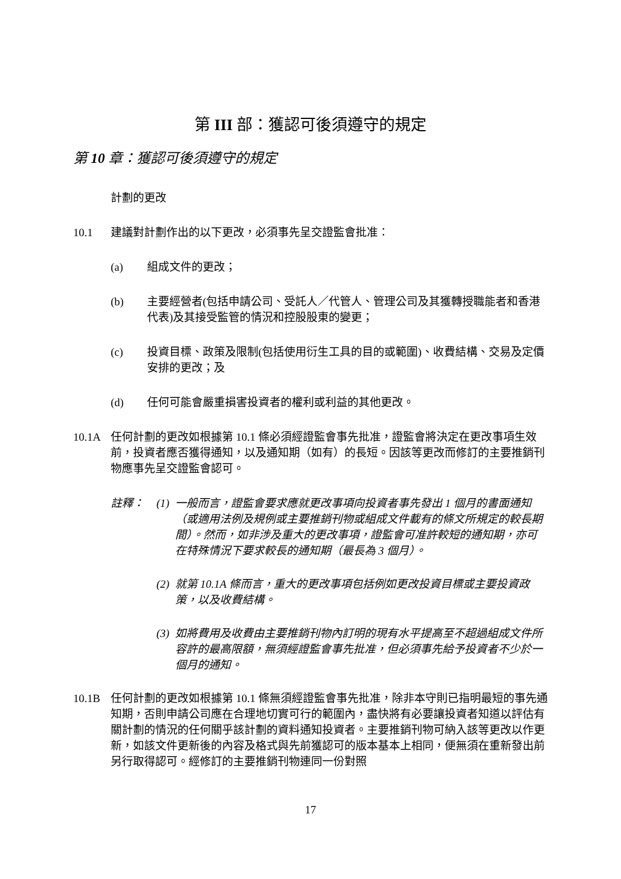第 III 部：獲認可後須遵守的規定
第 10 章：獲認可後須遵守的規定
計劃的更改
10.1 建議對計劃作出的以下更改，必須事先呈交證監會批准：
(a) 組成文件的更改；
(b) 主要經營者(包括申請公司、受託人／代管人、管理公司及其獲轉授職能者和香港代表)及其接受監管的情況和控股股東的變更；
(c) 投資目標、政策及限制(包括使用衍生工具的目的或範圍)、收費結構、交易及定價安排的更改；及
(d) 任何可能會嚴重損害投資者的權利或利益的其他更改。
10.1A 任何計劃的更改如根據第 10.1 條必須經證監會事先批准，證監會將決定在更改事項生效前，投資者應否獲得通知，以及通知期（如有）的長短。因該等更改而修訂的主要推銷刊物應事先呈交證監會認可。
註釋： (1) 一般而言，證監會要求應就更改事項向投資者事先發出 1 個月的書面通知（或適用法例及規例或主要推銷刊物或組成文件載有的條文所規定的較長期間）。然而，如非涉及重大的更改事項，證監會可准許較短的通知期，亦可在特殊情況下要求較長的通知期（最長為 3 個月）。
(2) 就第 10.1A 條而言，重大的更改事項包括例如更改投資目標或主要投資政策，以及收費結構。
(3) 如將費用及收費由主要推銷刊物內訂明的現有水平提高至不超過組成文件所容許的最高限額，無須經證監會事先批准，但必須事先給予投資者不少於一個月的通知。
10.1B 任何計劃的更改如根據第 10.1 條無須經證監會事先批准，除非本守則已指明最短的事先通知期，否則申請公司應在合理地切實可行的範圍內，盡快將有必要讓投資者知道以評估有關計劃的情況的任何關乎該計劃的資料通知投資者。主要推銷刊物可納入該等更改以作更新，如該文件更新後的內容及格式與先前獲認可的版本基本上相同，便無須在重新發出前另行取得認可。經修訂的主要推銷刊物連同一份對照
17